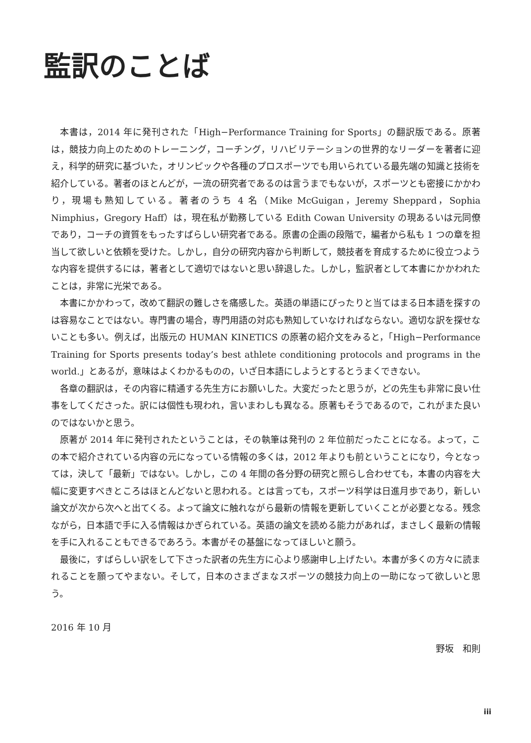監訳のことば
本書は，2014 年に発刊された「High−Performance Training for Sports」の翻訳版である。原著は，競技力向上のためのトレーニング，コーチング，リハビリテーションの世界的なリーダーを著者に迎え，科学的研究に基づいた，オリンピックや各種のプロスポーツでも用いられている最先端の知識と技術を紹介している。著者のほとんどが，一流の研究者であるのは言うまでもないが，スポーツとも密接にかかわり，現場も熟知している。著者のうち 4 名（Mike McGuigan，Jeremy Sheppard，Sophia Nimphius，Gregory Haff）は，現在私が勤務している Edith Cowan University の現あるいは元同僚であり，コーチの資質をもったすばらしい研究者である。原書の企画の段階で，編者から私も 1 つの章を担当して欲しいと依頼を受けた。しかし，自分の研究内容から判断して，競技者を育成するために役立つような内容を提供するには，著者として適切ではないと思い辞退した。しかし，監訳者として本書にかかわれたことは，非常に光栄である。
本書にかかわって，改めて翻訳の難しさを痛感した。英語の単語にぴったりと当てはまる日本語を探すのは容易なことではない。専門書の場合，専門用語の対応も熟知していなければならない。適切な訳を探せないことも多い。例えば，出版元の HUMAN KINETICS の原著の紹介文をみると，「High−Performance Training for Sports presents today’s best athlete conditioning protocols and programs in the world.」とあるが，意味はよくわかるものの，いざ日本語にしようとするとうまくできない。
各章の翻訳は，その内容に精通する先生方にお願いした。大変だったと思うが，どの先生も非常に良い仕事をしてくださった。訳には個性も現われ，言いまわしも異なる。原著もそうであるので，これがまた良いのではないかと思う。
原著が 2014 年に発刊されたということは，その執筆は発刊の 2 年位前だったことになる。よって，この本で紹介されている内容の元になっている情報の多くは，2012 年よりも前ということになり，今となっては，決して「最新」ではない。しかし，この 4 年間の各分野の研究と照らし合わせても，本書の内容を大幅に変更すべきところはほとんどないと思われる。とは言っても，スポーツ科学は日進月歩であり，新しい論文が次から次へと出てくる。よって論文に触れながら最新の情報を更新していくことが必要となる。残念ながら，日本語で手に入る情報はかぎられている。英語の論文を読める能力があれば，まさしく最新の情報を手に入れることもできるであろう。本書がその基盤になってほしいと願う。
最後に，すばらしい訳をして下さった訳者の先生方に心より感謝申し上げたい。本書が多くの方々に読まれることを願ってやまない。そして，日本のさまざまなスポーツの競技力向上の一助になって欲しいと思う。
2016 年 10 月
野坂　和則
iii